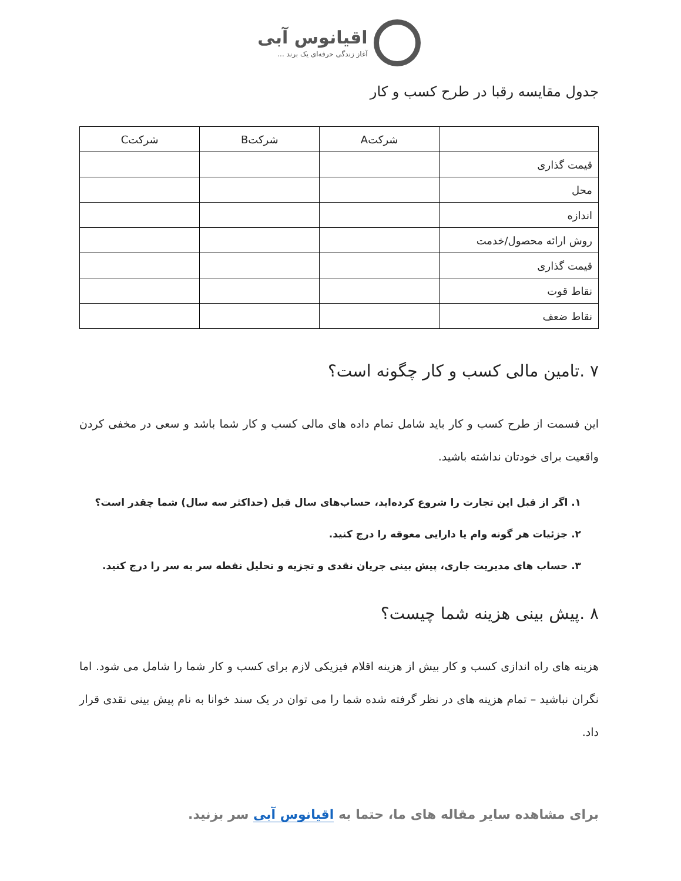اقیانوس آبی
آغاز زندگی حرفه‌ای یک برند ...
جدول مقایسه رقبا در طرح کسب و کار
| | شرکتA | شرکتB | شرکتC |
| --- | --- | --- | --- |
| قیمت گذاری | | | |
| محل | | | |
| اندازه | | | |
| روش ارائه محصول/خدمت | | | |
| قیمت گذاری | | | |
| نقاط قوت | | | |
| نقاط ضعف | | | |
۷ .تامین مالی کسب و کار چگونه است؟
این قسمت از طرح کسب و کار باید شامل تمام داده های مالی کسب و کار شما باشد و سعی در مخفی کردن واقعیت برای خودتان نداشته باشید.
۱. اگر از قبل این تجارت را شروع کرده‌اید، حساب‌های سال قبل (حداکثر سه سال) شما چقدر است؟
۲. جزئیات هر گونه وام یا دارایی معوقه را درج کنید.
۳. حساب های مدیریت جاری، پیش بینی جریان نقدی و تجزیه و تحلیل نقطه سر به سر را درج کنید.
۸ .پیش بینی هزینه شما چیست؟
هزینه های راه اندازی کسب و کار بیش از هزینه اقلام فیزیکی لازم برای کسب و کار شما را شامل می شود. اما نگران نباشید – تمام هزینه های در نظر گرفته شده شما را می توان در یک سند خوانا به نام پیش بینی نقدی قرار داد.
برای مشاهده سایر مقاله های ما، حتما به اقیانوس آبی سر بزنید.